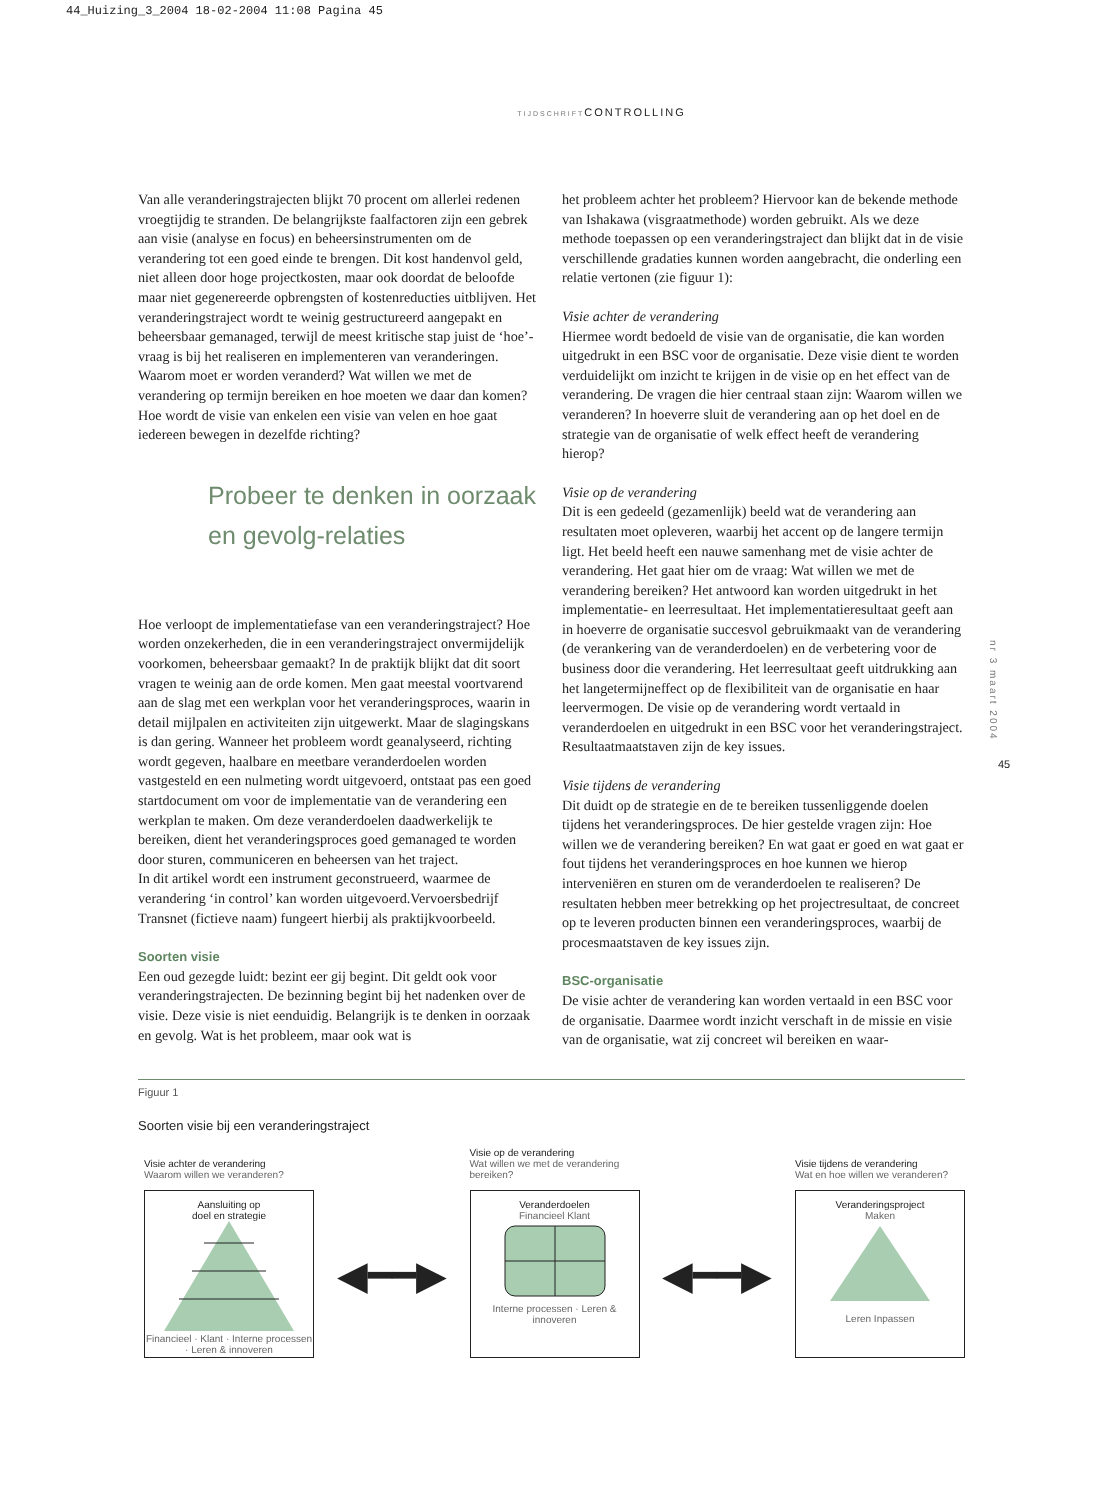44_Huizing_3_2004 18-02-2004 11:08 Pagina 45
TIJDSCHRIFTCONTROLLING
Van alle veranderingstrajecten blijkt 70 procent om allerlei redenen vroegtijdig te stranden. De belangrijkste faalfactoren zijn een gebrek aan visie (analyse en focus) en beheersinstrumenten om de verandering tot een goed einde te brengen. Dit kost handenvol geld, niet alleen door hoge projectkosten, maar ook doordat de beloofde maar niet gegenereerde opbrengsten of kostenreducties uitblijven. Het veranderingstraject wordt te weinig gestructureerd aangepakt en beheersbaar gemanaged, terwijl de meest kritische stap juist de ‘hoe’-vraag is bij het realiseren en implementeren van veranderingen. Waarom moet er worden veranderd? Wat willen we met de verandering op termijn bereiken en hoe moeten we daar dan komen? Hoe wordt de visie van enkelen een visie van velen en hoe gaat iedereen bewegen in dezelfde richting?
Probeer te denken in oorzaak en gevolg-relaties
Hoe verloopt de implementatiefase van een veranderingstraject? Hoe worden onzekerheden, die in een veranderingstraject onvermijdelijk voorkomen, beheersbaar gemaakt? In de praktijk blijkt dat dit soort vragen te weinig aan de orde komen. Men gaat meestal voortvarend aan de slag met een werkplan voor het veranderingsproces, waarin in detail mijlpalen en activiteiten zijn uitgewerkt. Maar de slagingskans is dan gering. Wanneer het probleem wordt geanalyseerd, richting wordt gegeven, haalbare en meetbare veranderdoelen worden vastgesteld en een nulmeting wordt uitgevoerd, ontstaat pas een goed startdocument om voor de implementatie van de verandering een werkplan te maken. Om deze veranderdoelen daadwerkelijk te bereiken, dient het veranderingsproces goed gemanaged te worden door sturen, communiceren en beheersen van het traject.
In dit artikel wordt een instrument geconstrueerd, waarmee de verandering ‘in control’ kan worden uitgevoerd.Vervoersbedrijf Transnet (fictieve naam) fungeert hierbij als praktijkvoorbeeld.
Soorten visie
Een oud gezegde luidt: bezint eer gij begint. Dit geldt ook voor veranderingstrajecten. De bezinning begint bij het nadenken over de visie. Deze visie is niet eenduidig. Belangrijk is te denken in oorzaak en gevolg. Wat is het probleem, maar ook wat is
het probleem achter het probleem? Hiervoor kan de bekende methode van Ishakawa (visgraatmethode) worden gebruikt. Als we deze methode toepassen op een veranderingstraject dan blijkt dat in de visie verschillende gradaties kunnen worden aangebracht, die onderling een relatie vertonen (zie figuur 1):
Visie achter de verandering
Hiermee wordt bedoeld de visie van de organisatie, die kan worden uitgedrukt in een BSC voor de organisatie. Deze visie dient te worden verduidelijkt om inzicht te krijgen in de visie op en het effect van de verandering. De vragen die hier centraal staan zijn: Waarom willen we veranderen? In hoeverre sluit de verandering aan op het doel en de strategie van de organisatie of welk effect heeft de verandering hierop?
Visie op de verandering
Dit is een gedeeld (gezamenlijk) beeld wat de verandering aan resultaten moet opleveren, waarbij het accent op de langere termijn ligt. Het beeld heeft een nauwe samenhang met de visie achter de verandering. Het gaat hier om de vraag: Wat willen we met de verandering bereiken? Het antwoord kan worden uitgedrukt in het implementatie- en leerresultaat. Het implementatieresultaat geeft aan in hoeverre de organisatie succesvol gebruikmaakt van de verandering (de verankering van de veranderdoelen) en de verbetering voor de business door die verandering. Het leerresultaat geeft uitdrukking aan het langetermijneffect op de flexibiliteit van de organisatie en haar leervermogen. De visie op de verandering wordt vertaald in veranderdoelen en uitgedrukt in een BSC voor het veranderingstraject. Resultaatmaatstaven zijn de key issues.
Visie tijdens de verandering
Dit duidt op de strategie en de te bereiken tussenliggende doelen tijdens het veranderingsproces. De hier gestelde vragen zijn: Hoe willen we de verandering bereiken? En wat gaat er goed en wat gaat er fout tijdens het veranderingsproces en hoe kunnen we hierop interveniëren en sturen om de veranderdoelen te realiseren? De resultaten hebben meer betrekking op het projectresultaat, de concreet op te leveren producten binnen een veranderingsproces, waarbij de procesmaatstaven de key issues zijn.
BSC-organisatie
De visie achter de verandering kan worden vertaald in een BSC voor de organisatie. Daarmee wordt inzicht verschaft in de missie en visie van de organisatie, wat zij concreet wil bereiken en waar-
nr 3 maart 2004
45
Figuur 1
Soorten visie bij een veranderingstraject
Visie achter de verandering
Waarom willen we veranderen?
Aansluiting op
doel en strategie
Financieel · Klant · Interne processen · Leren & innoveren
◀━━▶
Visie op de verandering
Wat willen we met de verandering bereiken?
Veranderdoelen
Financieel Klant
Interne processen · Leren & innoveren
◀━━▶
Visie tijdens de verandering
Wat en hoe willen we veranderen?
Veranderingsproject
Maken
Leren Inpassen